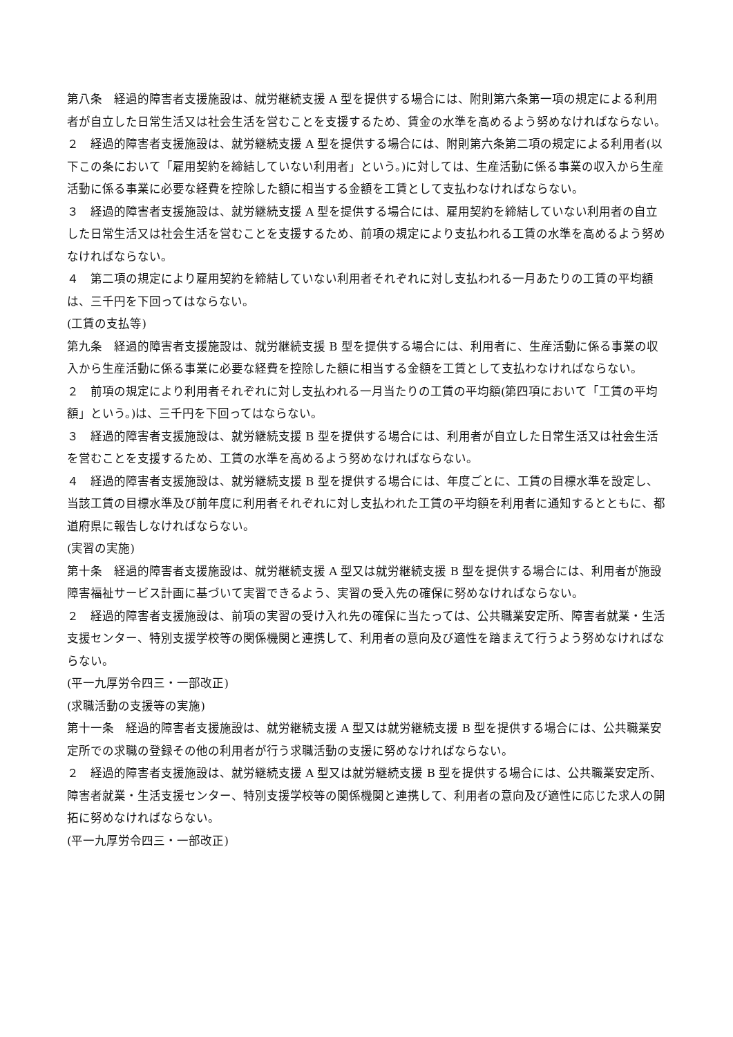第八条　経過的障害者支援施設は、就労継続支援 A 型を提供する場合には、附則第六条第一項の規定による利用者が自立した日常生活又は社会生活を営むことを支援するため、賃金の水準を高めるよう努めなければならない。
２　経過的障害者支援施設は、就労継続支援 A 型を提供する場合には、附則第六条第二項の規定による利用者(以下この条において「雇用契約を締結していない利用者」という。)に対しては、生産活動に係る事業の収入から生産活動に係る事業に必要な経費を控除した額に相当する金額を工賃として支払わなければならない。
３　経過的障害者支援施設は、就労継続支援 A 型を提供する場合には、雇用契約を締結していない利用者の自立した日常生活又は社会生活を営むことを支援するため、前項の規定により支払われる工賃の水準を高めるよう努めなければならない。
４　第二項の規定により雇用契約を締結していない利用者それぞれに対し支払われる一月あたりの工賃の平均額は、三千円を下回ってはならない。
(工賃の支払等)
第九条　経過的障害者支援施設は、就労継続支援 B 型を提供する場合には、利用者に、生産活動に係る事業の収入から生産活動に係る事業に必要な経費を控除した額に相当する金額を工賃として支払わなければならない。
２　前項の規定により利用者それぞれに対し支払われる一月当たりの工賃の平均額(第四項において「工賃の平均額」という。)は、三千円を下回ってはならない。
３　経過的障害者支援施設は、就労継続支援 B 型を提供する場合には、利用者が自立した日常生活又は社会生活を営むことを支援するため、工賃の水準を高めるよう努めなければならない。
４　経過的障害者支援施設は、就労継続支援 B 型を提供する場合には、年度ごとに、工賃の目標水準を設定し、当該工賃の目標水準及び前年度に利用者それぞれに対し支払われた工賃の平均額を利用者に通知するとともに、都道府県に報告しなければならない。
(実習の実施)
第十条　経過的障害者支援施設は、就労継続支援 A 型又は就労継続支援 B 型を提供する場合には、利用者が施設障害福祉サービス計画に基づいて実習できるよう、実習の受入先の確保に努めなければならない。
２　経過的障害者支援施設は、前項の実習の受け入れ先の確保に当たっては、公共職業安定所、障害者就業・生活支援センター、特別支援学校等の関係機関と連携して、利用者の意向及び適性を踏まえて行うよう努めなければならない。
(平一九厚労令四三・一部改正)
(求職活動の支援等の実施)
第十一条　経過的障害者支援施設は、就労継続支援 A 型又は就労継続支援 B 型を提供する場合には、公共職業安定所での求職の登録その他の利用者が行う求職活動の支援に努めなければならない。
２　経過的障害者支援施設は、就労継続支援 A 型又は就労継続支援 B 型を提供する場合には、公共職業安定所、障害者就業・生活支援センター、特別支援学校等の関係機関と連携して、利用者の意向及び適性に応じた求人の開拓に努めなければならない。
(平一九厚労令四三・一部改正)